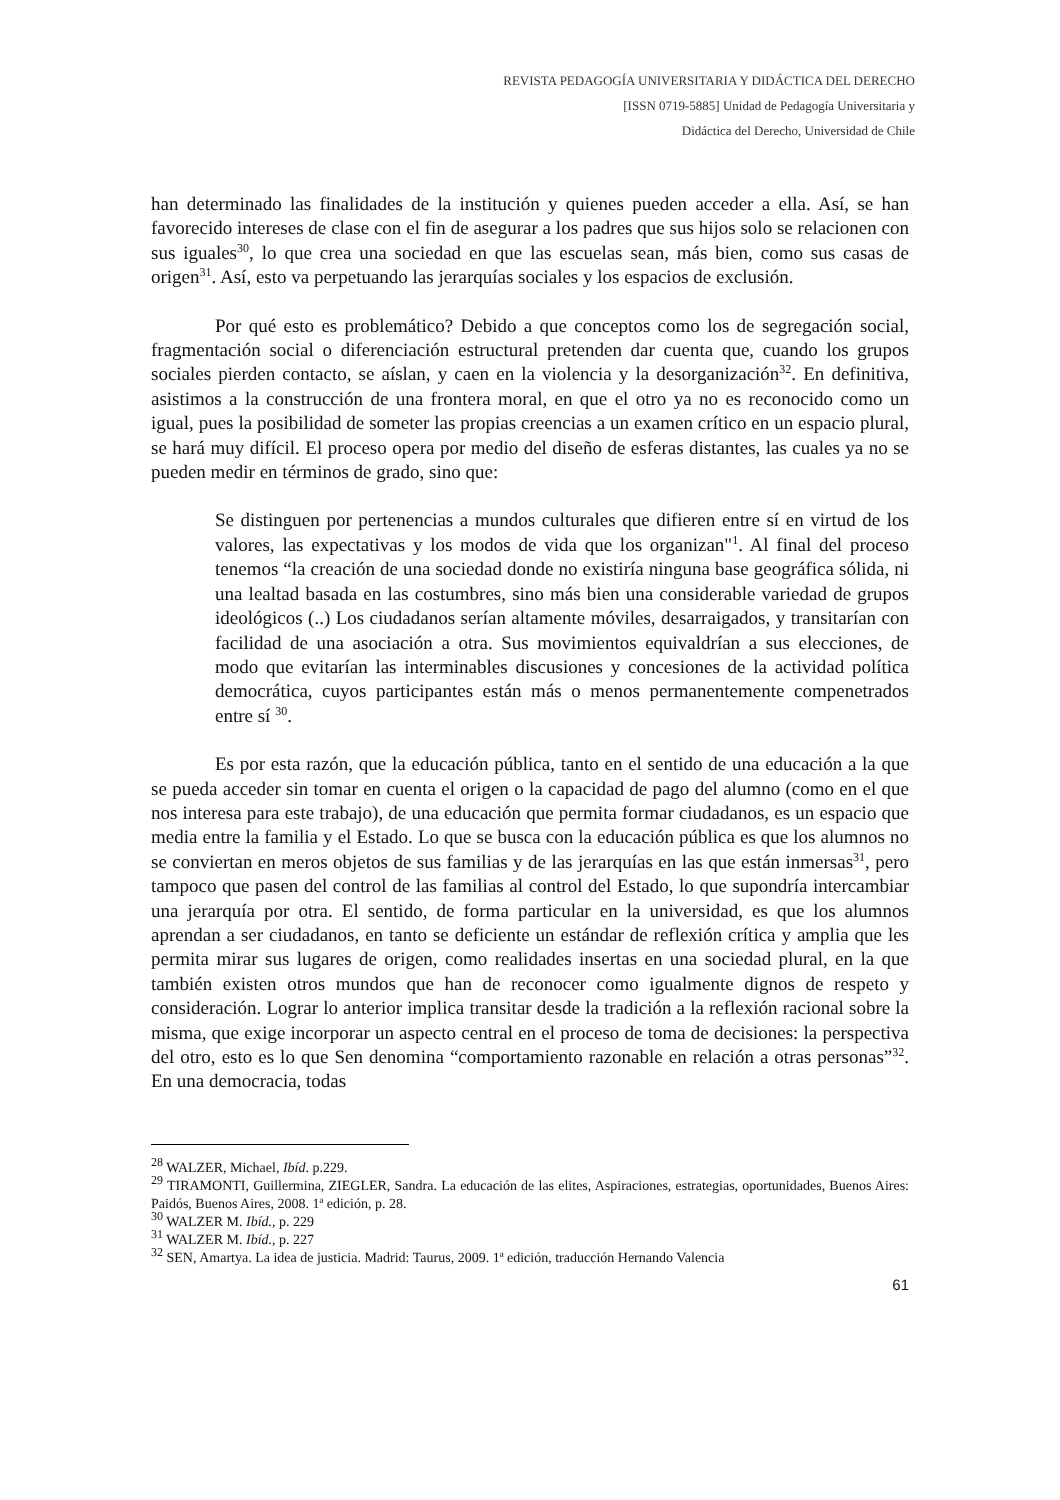REVISTA PEDAGOGÍA UNIVERSITARIA Y DIDÁCTICA DEL DERECHO
[ISSN 0719-5885] Unidad de Pedagogía Universitaria y
Didáctica del Derecho, Universidad de Chile
han determinado las finalidades de la institución y quienes pueden acceder a ella. Así, se han favorecido intereses de clase con el fin de asegurar a los padres que sus hijos solo se relacionen con sus iguales<sup>30</sup>, lo que crea una sociedad en que las escuelas sean, más bien, como sus casas de origen<sup>31</sup>. Así, esto va perpetuando las jerarquías sociales y los espacios de exclusión.
Por qué esto es problemático? Debido a que conceptos como los de segregación social, fragmentación social o diferenciación estructural pretenden dar cuenta que, cuando los grupos sociales pierden contacto, se aíslan, y caen en la violencia y la desorganización<sup>32</sup>. En definitiva, asistimos a la construcción de una frontera moral, en que el otro ya no es reconocido como un igual, pues la posibilidad de someter las propias creencias a un examen crítico en un espacio plural, se hará muy difícil. El proceso opera por medio del diseño de esferas distantes, las cuales ya no se pueden medir en términos de grado, sino que:
Se distinguen por pertenencias a mundos culturales que difieren entre sí en virtud de los valores, las expectativas y los modos de vida que los organizan"<sup>1</sup>. Al final del proceso tenemos “la creación de una sociedad donde no existiría ninguna base geográfica sólida, ni una lealtad basada en las costumbres, sino más bien una considerable variedad de grupos ideológicos (..) Los ciudadanos serían altamente móviles, desarraigados, y transitarían con facilidad de una asociación a otra. Sus movimientos equivaldrían a sus elecciones, de modo que evitarían las interminables discusiones y concesiones de la actividad política democrática, cuyos participantes están más o menos permanentemente compenetrados entre sí <sup>30</sup>.
Es por esta razón, que la educación pública, tanto en el sentido de una educación a la que se pueda acceder sin tomar en cuenta el origen o la capacidad de pago del alumno (como en el que nos interesa para este trabajo), de una educación que permita formar ciudadanos, es un espacio que media entre la familia y el Estado. Lo que se busca con la educación pública es que los alumnos no se conviertan en meros objetos de sus familias y de las jerarquías en las que están inmersas<sup>31</sup>, pero tampoco que pasen del control de las familias al control del Estado, lo que supondría intercambiar una jerarquía por otra. El sentido, de forma particular en la universidad, es que los alumnos aprendan a ser ciudadanos, en tanto se deficiente un estándar de reflexión crítica y amplia que les permita mirar sus lugares de origen, como realidades insertas en una sociedad plural, en la que también existen otros mundos que han de reconocer como igualmente dignos de respeto y consideración. Lograr lo anterior implica transitar desde la tradición a la reflexión racional sobre la misma, que exige incorporar un aspecto central en el proceso de toma de decisiones: la perspectiva del otro, esto es lo que Sen denomina “comportamiento razonable en relación a otras personas”<sup>32</sup>. En una democracia, todas
<sup>28</sup> WALZER, Michael, Ibíd. p.229.
<sup>29</sup> TIRAMONTI, Guillermina, ZIEGLER, Sandra. La educación de las elites, Aspiraciones, estrategias, oportunidades, Buenos Aires: Paidós, Buenos Aires, 2008. 1ª edición, p. 28.
<sup>30</sup> WALZER M. Ibíd., p. 229
<sup>31</sup> WALZER M. Ibíd., p. 227
<sup>32</sup> SEN, Amartya. La idea de justicia. Madrid: Taurus, 2009. 1ª edición, traducción Hernando Valencia
61